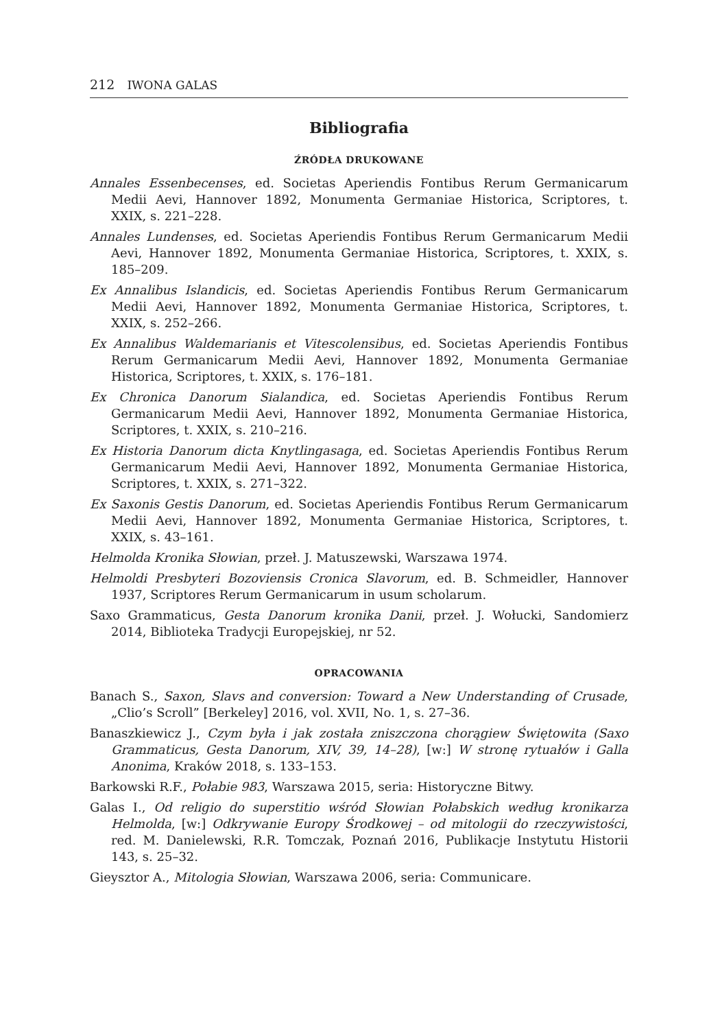212 IWONA GALAS
Bibliografia
ŹRÓDŁA DRUKOWANE
Annales Essenbecenses, ed. Societas Aperiendis Fontibus Rerum Germanicarum Medii Aevi, Hannover 1892, Monumenta Germaniae Historica, Scriptores, t. XXIX, s. 221–228.
Annales Lundenses, ed. Societas Aperiendis Fontibus Rerum Germanicarum Medii Aevi, Hannover 1892, Monumenta Germaniae Historica, Scriptores, t. XXIX, s. 185–209.
Ex Annalibus Islandicis, ed. Societas Aperiendis Fontibus Rerum Germanicarum Medii Aevi, Hannover 1892, Monumenta Germaniae Historica, Scriptores, t. XXIX, s. 252–266.
Ex Annalibus Waldemarianis et Vitescolensibus, ed. Societas Aperiendis Fontibus Rerum Germanicarum Medii Aevi, Hannover 1892, Monumenta Germaniae Historica, Scriptores, t. XXIX, s. 176–181.
Ex Chronica Danorum Sialandica, ed. Societas Aperiendis Fontibus Rerum Germanicarum Medii Aevi, Hannover 1892, Monumenta Germaniae Historica, Scriptores, t. XXIX, s. 210–216.
Ex Historia Danorum dicta Knytlingasaga, ed. Societas Aperiendis Fontibus Rerum Germanicarum Medii Aevi, Hannover 1892, Monumenta Germaniae Historica, Scriptores, t. XXIX, s. 271–322.
Ex Saxonis Gestis Danorum, ed. Societas Aperiendis Fontibus Rerum Germanicarum Medii Aevi, Hannover 1892, Monumenta Germaniae Historica, Scriptores, t. XXIX, s. 43–161.
Helmolda Kronika Słowian, przeł. J. Matuszewski, Warszawa 1974.
Helmoldi Presbyteri Bozoviensis Cronica Slavorum, ed. B. Schmeidler, Hannover 1937, Scriptores Rerum Germanicarum in usum scholarum.
Saxo Grammaticus, Gesta Danorum kronika Danii, przeł. J. Wołucki, Sandomierz 2014, Biblioteka Tradycji Europejskiej, nr 52.
OPRACOWANIA
Banach S., Saxon, Slavs and conversion: Toward a New Understanding of Crusade, „Clio’s Scroll” [Berkeley] 2016, vol. XVII, No. 1, s. 27–36.
Banaszkiewicz J., Czym była i jak została zniszczona chorągiew Świętowita (Saxo Grammaticus, Gesta Danorum, XIV, 39, 14–28), [w:] W stronę rytuałów i Galla Anonima, Kraków 2018, s. 133–153.
Barkowski R.F., Połabie 983, Warszawa 2015, seria: Historyczne Bitwy.
Galas I., Od religio do superstitio wśród Słowian Połabskich według kronikarza Helmolda, [w:] Odkrywanie Europy Środkowej – od mitologii do rzeczywistości, red. M. Danielewski, R.R. Tomczak, Poznań 2016, Publikacje Instytutu Historii 143, s. 25–32.
Gieysztor A., Mitologia Słowian, Warszawa 2006, seria: Communicare.